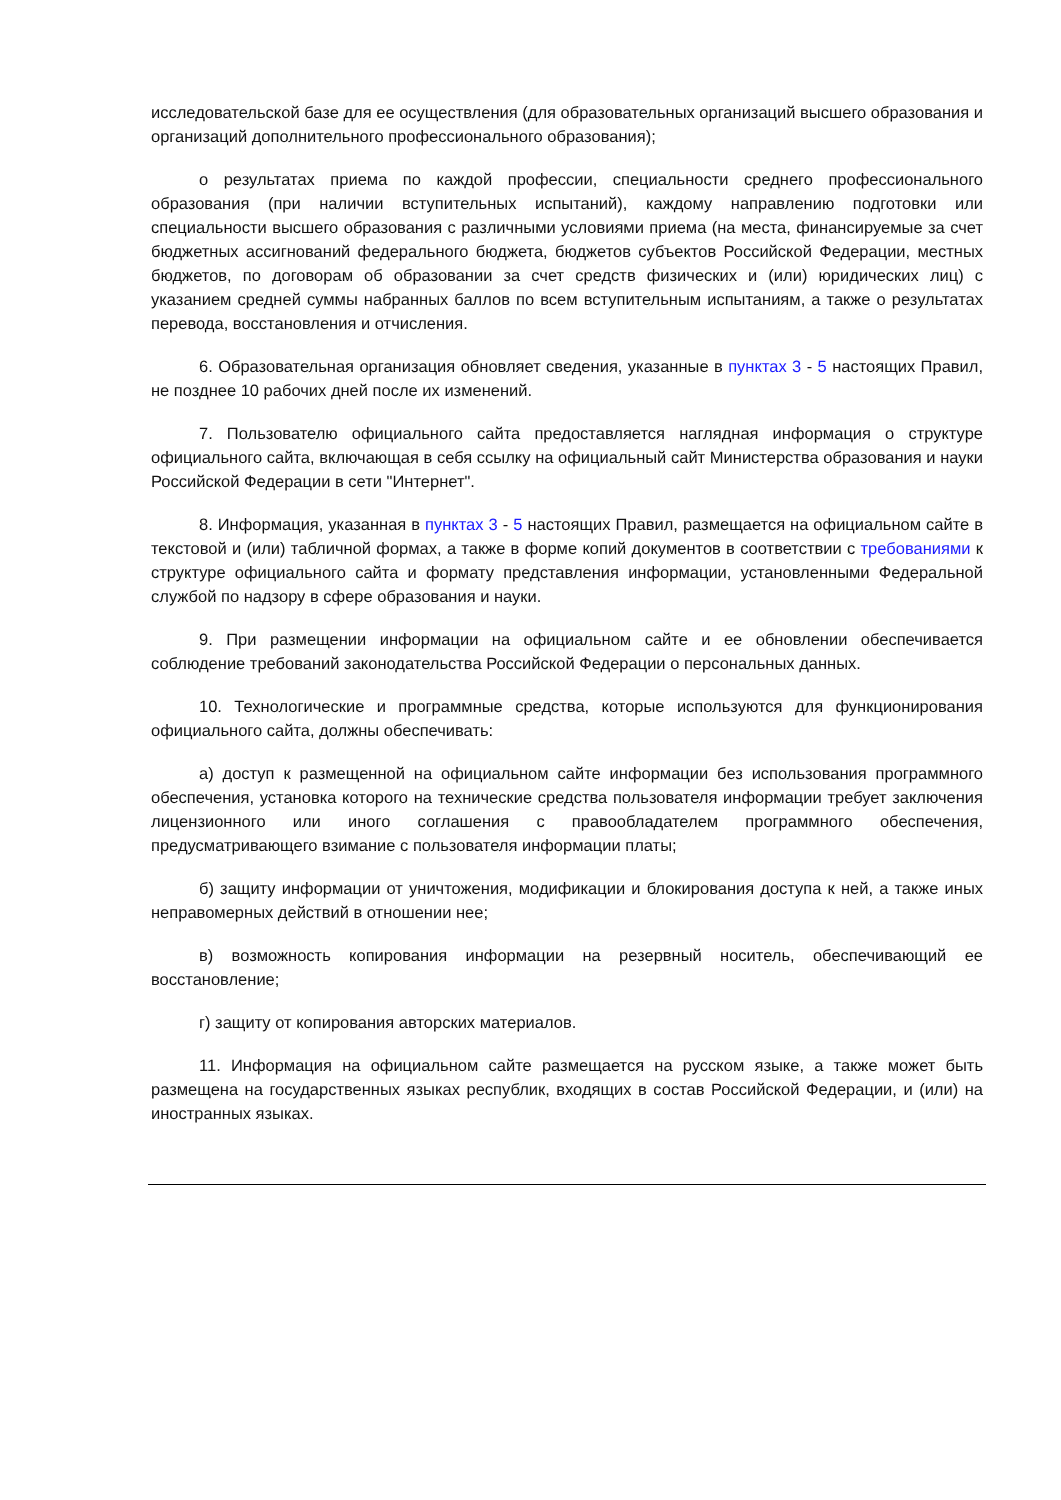исследовательской базе для ее осуществления (для образовательных организаций высшего образования и организаций дополнительного профессионального образования);
о результатах приема по каждой профессии, специальности среднего профессионального образования (при наличии вступительных испытаний), каждому направлению подготовки или специальности высшего образования с различными условиями приема (на места, финансируемые за счет бюджетных ассигнований федерального бюджета, бюджетов субъектов Российской Федерации, местных бюджетов, по договорам об образовании за счет средств физических и (или) юридических лиц) с указанием средней суммы набранных баллов по всем вступительным испытаниям, а также о результатах перевода, восстановления и отчисления.
6. Образовательная организация обновляет сведения, указанные в пунктах 3 - 5 настоящих Правил, не позднее 10 рабочих дней после их изменений.
7. Пользователю официального сайта предоставляется наглядная информация о структуре официального сайта, включающая в себя ссылку на официальный сайт Министерства образования и науки Российской Федерации в сети "Интернет".
8. Информация, указанная в пунктах 3 - 5 настоящих Правил, размещается на официальном сайте в текстовой и (или) табличной формах, а также в форме копий документов в соответствии с требованиями к структуре официального сайта и формату представления информации, установленными Федеральной службой по надзору в сфере образования и науки.
9. При размещении информации на официальном сайте и ее обновлении обеспечивается соблюдение требований законодательства Российской Федерации о персональных данных.
10. Технологические и программные средства, которые используются для функционирования официального сайта, должны обеспечивать:
а) доступ к размещенной на официальном сайте информации без использования программного обеспечения, установка которого на технические средства пользователя информации требует заключения лицензионного или иного соглашения с правообладателем программного обеспечения, предусматривающего взимание с пользователя информации платы;
б) защиту информации от уничтожения, модификации и блокирования доступа к ней, а также иных неправомерных действий в отношении нее;
в) возможность копирования информации на резервный носитель, обеспечивающий ее восстановление;
г) защиту от копирования авторских материалов.
11. Информация на официальном сайте размещается на русском языке, а также может быть размещена на государственных языках республик, входящих в состав Российской Федерации, и (или) на иностранных языках.